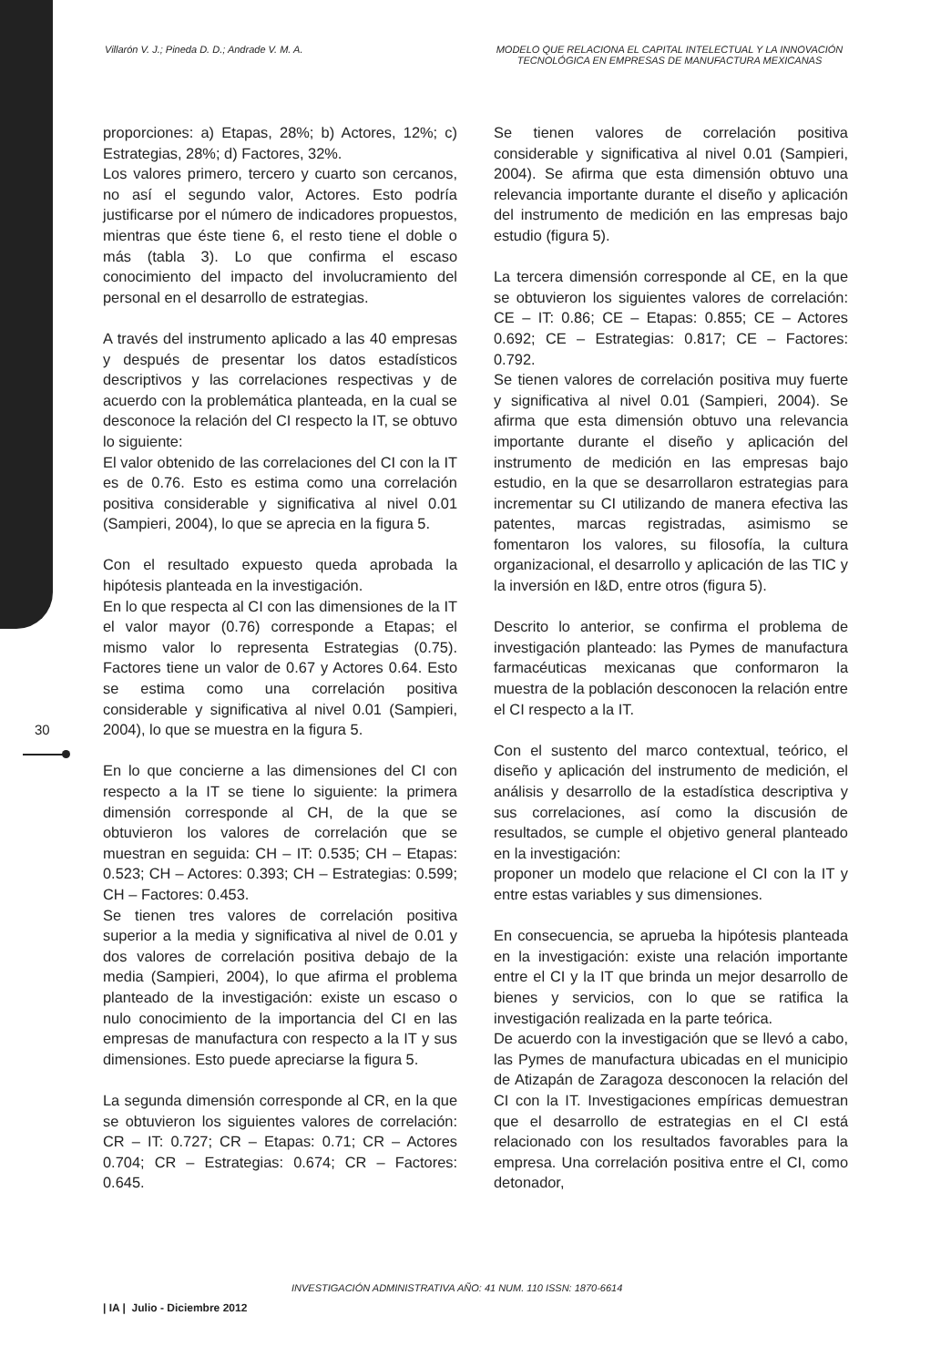Villarón V. J.; Pineda D. D.; Andrade V. M. A.
MODELO QUE RELACIONA EL CAPITAL INTELECTUAL Y LA INNOVACIÓN TECNOLÓGICA EN EMPRESAS DE MANUFACTURA MEXICANAS
30
proporciones: a) Etapas, 28%; b) Actores, 12%; c) Estrategias, 28%; d) Factores, 32%.
Los valores primero, tercero y cuarto son cercanos, no así el segundo valor, Actores. Esto podría justificarse por el número de indicadores propuestos, mientras que éste tiene 6, el resto tiene el doble o más (tabla 3). Lo que confirma el escaso conocimiento del impacto del involucramiento del personal en el desarrollo de estrategias.
A través del instrumento aplicado a las 40 empresas y después de presentar los datos estadísticos descriptivos y las correlaciones respectivas y de acuerdo con la problemática planteada, en la cual se desconoce la relación del CI respecto la IT, se obtuvo lo siguiente:
El valor obtenido de las correlaciones del CI con la IT es de 0.76. Esto es estima como una correlación positiva considerable y significativa al nivel 0.01 (Sampieri, 2004), lo que se aprecia en la figura 5.
Con el resultado expuesto queda aprobada la hipótesis planteada en la investigación.
En lo que respecta al CI con las dimensiones de la IT el valor mayor (0.76) corresponde a Etapas; el mismo valor lo representa Estrategias (0.75). Factores tiene un valor de 0.67 y Actores 0.64. Esto se estima como una correlación positiva considerable y significativa al nivel 0.01 (Sampieri, 2004), lo que se muestra en la figura 5.
En lo que concierne a las dimensiones del CI con respecto a la IT se tiene lo siguiente: la primera dimensión corresponde al CH, de la que se obtuvieron los valores de correlación que se muestran en seguida: CH – IT: 0.535; CH – Etapas: 0.523; CH – Actores: 0.393; CH – Estrategias: 0.599; CH – Factores: 0.453.
Se tienen tres valores de correlación positiva superior a la media y significativa al nivel de 0.01 y dos valores de correlación positiva debajo de la media (Sampieri, 2004), lo que afirma el problema planteado de la investigación: existe un escaso o nulo conocimiento de la importancia del CI en las empresas de manufactura con respecto a la IT y sus dimensiones. Esto puede apreciarse la figura 5.
La segunda dimensión corresponde al CR, en la que se obtuvieron los siguientes valores de correlación: CR – IT: 0.727; CR – Etapas: 0.71; CR – Actores 0.704; CR – Estrategias: 0.674; CR – Factores: 0.645.
Se tienen valores de correlación positiva considerable y significativa al nivel 0.01 (Sampieri, 2004). Se afirma que esta dimensión obtuvo una relevancia importante durante el diseño y aplicación del instrumento de medición en las empresas bajo estudio (figura 5).
La tercera dimensión corresponde al CE, en la que se obtuvieron los siguientes valores de correlación: CE – IT: 0.86; CE – Etapas: 0.855; CE – Actores 0.692; CE – Estrategias: 0.817; CE – Factores: 0.792.
Se tienen valores de correlación positiva muy fuerte y significativa al nivel 0.01 (Sampieri, 2004). Se afirma que esta dimensión obtuvo una relevancia importante durante el diseño y aplicación del instrumento de medición en las empresas bajo estudio, en la que se desarrollaron estrategias para incrementar su CI utilizando de manera efectiva las patentes, marcas registradas, asimismo se fomentaron los valores, su filosofía, la cultura organizacional, el desarrollo y aplicación de las TIC y la inversión en I&D, entre otros (figura 5).
Descrito lo anterior, se confirma el problema de investigación planteado: las Pymes de manufactura farmacéuticas mexicanas que conformaron la muestra de la población desconocen la relación entre el CI respecto a la IT.
Con el sustento del marco contextual, teórico, el diseño y aplicación del instrumento de medición, el análisis y desarrollo de la estadística descriptiva y sus correlaciones, así como la discusión de resultados, se cumple el objetivo general planteado en la investigación:
proponer un modelo que relacione el CI con la IT y entre estas variables y sus dimensiones.
En consecuencia, se aprueba la hipótesis planteada en la investigación: existe una relación importante entre el CI y la IT que brinda un mejor desarrollo de bienes y servicios, con lo que se ratifica la investigación realizada en la parte teórica.
De acuerdo con la investigación que se llevó a cabo, las Pymes de manufactura ubicadas en el municipio de Atizapán de Zaragoza desconocen la relación del CI con la IT. Investigaciones empíricas demuestran que el desarrollo de estrategias en el CI está relacionado con los resultados favorables para la empresa. Una correlación positiva entre el CI, como detonador,
INVESTIGACIÓN ADMINISTRATIVA AÑO: 41 NUM. 110 ISSN: 1870-6614
| IA | Julio - Diciembre 2012